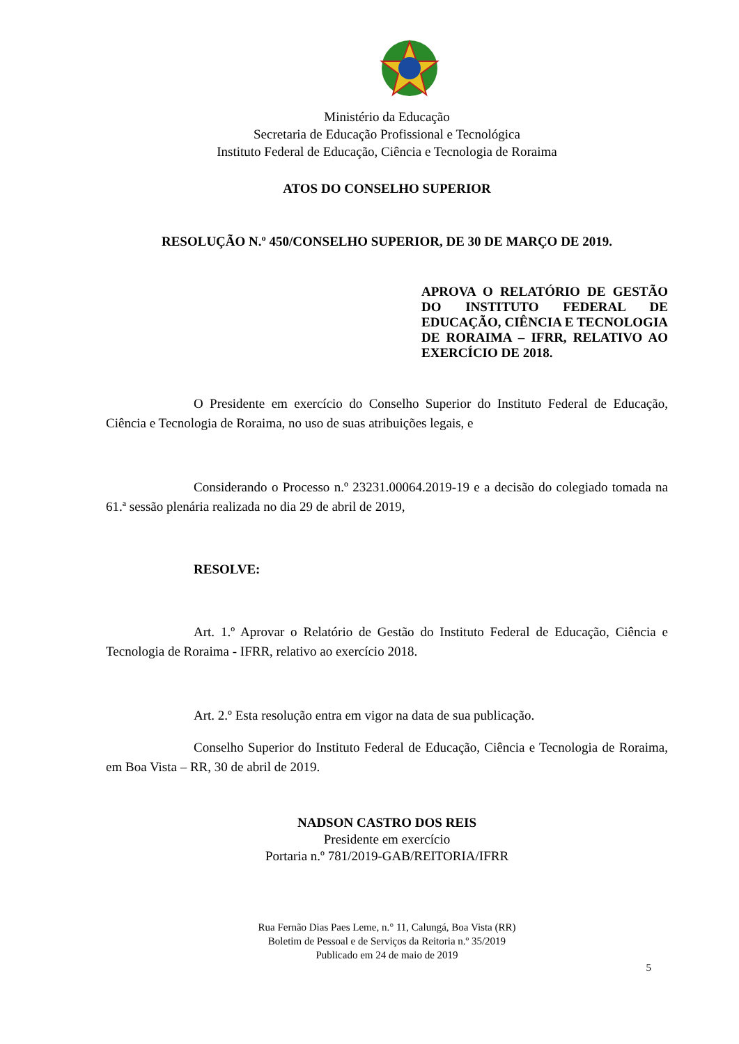Ministério da Educação
Secretaria de Educação Profissional e Tecnológica
Instituto Federal de Educação, Ciência e Tecnologia de Roraima
ATOS DO CONSELHO SUPERIOR
RESOLUÇÃO N.º 450/CONSELHO SUPERIOR, DE 30 DE MARÇO DE 2019.
APROVA O RELATÓRIO DE GESTÃO DO INSTITUTO FEDERAL DE EDUCAÇÃO, CIÊNCIA E TECNOLOGIA DE RORAIMA – IFRR, RELATIVO AO EXERCÍCIO DE 2018.
O Presidente em exercício do Conselho Superior do Instituto Federal de Educação, Ciência e Tecnologia de Roraima, no uso de suas atribuições legais, e
Considerando o Processo n.º 23231.00064.2019-19 e a decisão do colegiado tomada na 61.ª sessão plenária realizada no dia 29 de abril de 2019,
RESOLVE:
Art. 1.º Aprovar o Relatório de Gestão do Instituto Federal de Educação, Ciência e Tecnologia de Roraima - IFRR, relativo ao exercício 2018.
Art. 2.º Esta resolução entra em vigor na data de sua publicação.
Conselho Superior do Instituto Federal de Educação, Ciência e Tecnologia de Roraima, em Boa Vista – RR, 30 de abril de 2019.
NADSON CASTRO DOS REIS
Presidente em exercício
Portaria n.º 781/2019-GAB/REITORIA/IFRR
Rua Fernão Dias Paes Leme, n.° 11, Calungá, Boa Vista (RR)
Boletim de Pessoal e de Serviços da Reitoria n.º 35/2019
Publicado em 24 de maio de 2019
5